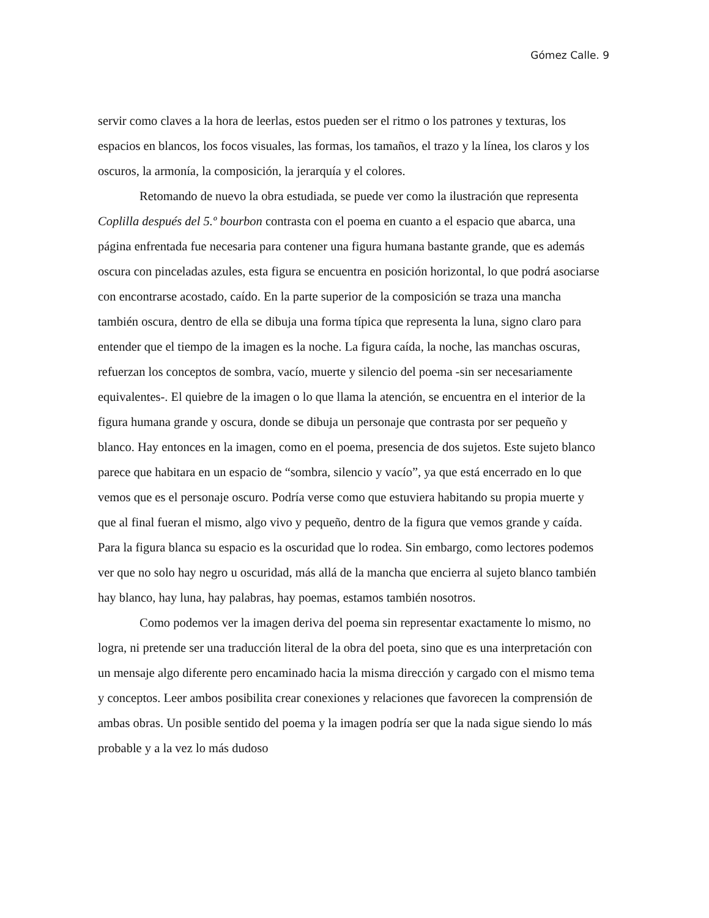Gómez Calle. 9
servir como claves a la hora de leerlas, estos pueden ser el ritmo o los patrones y texturas, los espacios en blancos, los focos visuales, las formas, los tamaños, el trazo y la línea, los claros y los oscuros, la armonía, la composición, la jerarquía y el colores.
Retomando de nuevo la obra estudiada, se puede ver como la ilustración que representa Coplilla después del 5.º bourbon contrasta con el poema en cuanto a el espacio que abarca, una página enfrentada fue necesaria para contener una figura humana bastante grande, que es además oscura con pinceladas azules, esta figura se encuentra en posición horizontal, lo que podrá asociarse con encontrarse acostado, caído. En la parte superior de la composición se traza una mancha también oscura, dentro de ella se dibuja una forma típica que representa la luna, signo claro para entender que el tiempo de la imagen es la noche. La figura caída, la noche, las manchas oscuras, refuerzan los conceptos de sombra, vacío, muerte y silencio del poema -sin ser necesariamente equivalentes-. El quiebre de la imagen o lo que llama la atención, se encuentra en el interior de la figura humana grande y oscura, donde se dibuja un personaje que contrasta por ser pequeño y blanco. Hay entonces en la imagen, como en el poema, presencia de dos sujetos. Este sujeto blanco parece que habitara en un espacio de “sombra, silencio y vacío”, ya que está encerrado en lo que vemos que es el personaje oscuro. Podría verse como que estuviera habitando su propia muerte y que al final fueran el mismo, algo vivo y pequeño, dentro de la figura que vemos grande y caída. Para la figura blanca su espacio es la oscuridad que lo rodea. Sin embargo, como lectores podemos ver que no solo hay negro u oscuridad, más allá de la mancha que encierra al sujeto blanco también hay blanco, hay luna, hay palabras, hay poemas, estamos también nosotros.
Como podemos ver la imagen deriva del poema sin representar exactamente lo mismo, no logra, ni pretende ser una traducción literal de la obra del poeta, sino que es una interpretación con un mensaje algo diferente pero encaminado hacia la misma dirección y cargado con el mismo tema y conceptos. Leer ambos posibilita crear conexiones y relaciones que favorecen la comprensión de ambas obras. Un posible sentido del poema y la imagen podría ser que la nada sigue siendo lo más probable y a la vez lo más dudoso